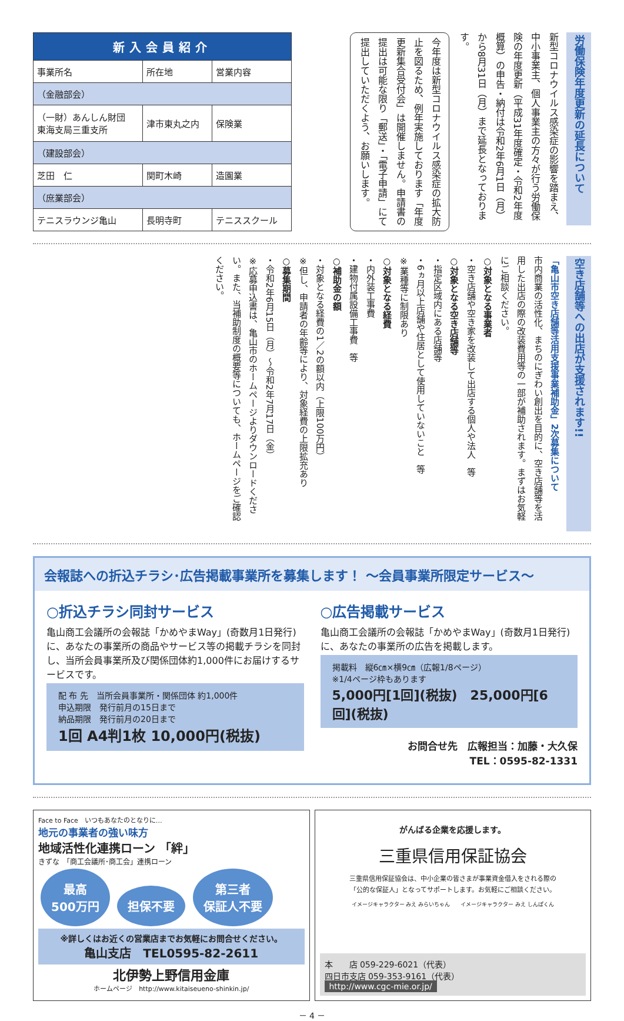| 新入会員紹介 | | |
| --- | --- | --- |
| 事業所名 | 所在地 | 営業内容 |
| （金融部会） | | |
| （一財）あんしん財団 東海支局三重支所 | 津市東丸之内 | 保険業 |
| （建設部会） | | |
| 芝田 仁 | 関町木崎 | 造園業 |
| （庶業部会） | | |
| テニスラウンジ亀山 | 長明寺町 | テニススクール |
労働保険年度更新の延長について
新型コロナウイルス感染症の影響を踏まえ、中小事業主、個人事業主の方々が行う労働保険の年度更新（平成31年度確定・令和2年度概算）の申告・納付は令和2年6月1日（月）から8月31日（月）まで延長となっております。
今年度は新型コロナウイルス感染症の拡大防止を図るため、例年実施しております「年度更新集合受付会」は開催しません。申請書の提出は可能な限り「郵送」・「電子申請」にて提出していただくよう、お願いします。
空き店舗等への出店が支援されます!!
「亀山市空き店舗等活用支援事業補助金」2次募集について
市内商業の活性化、まちのにぎわい創出を目的に、空き店舗等を活用した出店の際の改装費用等の一部が補助されます。まずはお気軽にご相談ください。
○対象となる事業者
・空き店舗や空き家を改装して出店する個人や法人　等
○対象となる空き店舗等
・指定区域内にある店舗等
・6ヵ月以上店舗や住居として使用していないこと　等
※業種等に制限あり
○対象となる経費
・内外装工事費
・建物付属設備工事費　等
○補助金の額
・対象となる経費の1／2の額以内（上限100万円）
※但し、申請者の年齢等により、対象経費の上限拡充あり
○募集期間
・令和2年6月15日（月）～令和2年7月17日（金）
※応募申込書は、亀山市のホームページよりダウンロードください。また、当補助制度の概要等についても、ホームページをご確認ください。
会報誌への折込チラシ･広告掲載事業所を募集します！ ～会員事業所限定サービス～
○折込チラシ同封サービス
亀山商工会議所の会報誌「かめやまWay」(奇数月1日発行)に、あなたの事業所の商品やサービス等の掲載チラシを同封し、当所会員事業所及び関係団体約1,000件にお届けするサービスです。
配 布 先　当所会員事業所・関係団体 約1,000件
申込期限　発行前月の15日まで
納品期限　発行前月の20日まで
1回 A4判1枚 10,000円(税抜)
○広告掲載サービス
亀山商工会議所の会報誌「かめやまWay」(奇数月1日発行)に、あなたの事業所の広告を掲載します。
掲載料　縦6㎝×横9㎝（広報1/8ページ）
※1/4ページ枠もあります
5,000円[1回](税抜)　25,000円[6回](税抜)
お問合せ先　広報担当：加藤・大久保
TEL：0595-82-1331
Face to Face　いつもあなたのとなりに…
地元の事業者の強い味方
地域活性化連携ローン 「絆」
きずな　「商工会議所･商工会」連携ローン
最高
500万円 担保不要 第三者
保証人不要
※詳しくはお近くの営業店までお気軽にお問合せください。
亀山支店　TEL0595-82-2611
北伊勢上野信用金庫
ホームページ　http://www.kitaiseueno-shinkin.jp/
がんばる企業を応援します。
三重県信用保証協会
三重県信用保証協会は、中小企業の皆さまが事業資金借入をされる際の
「公的な保証人」となってサポートします。お気軽にご相談ください。
イメージキャラクター みえ みらいちゃん　　イメージキャラクター みえ しんぽくん
本　　店 059-229-6021（代表）
四日市支店 059-353-9161（代表）
http://www.cgc-mie.or.jp/
－ 4 －